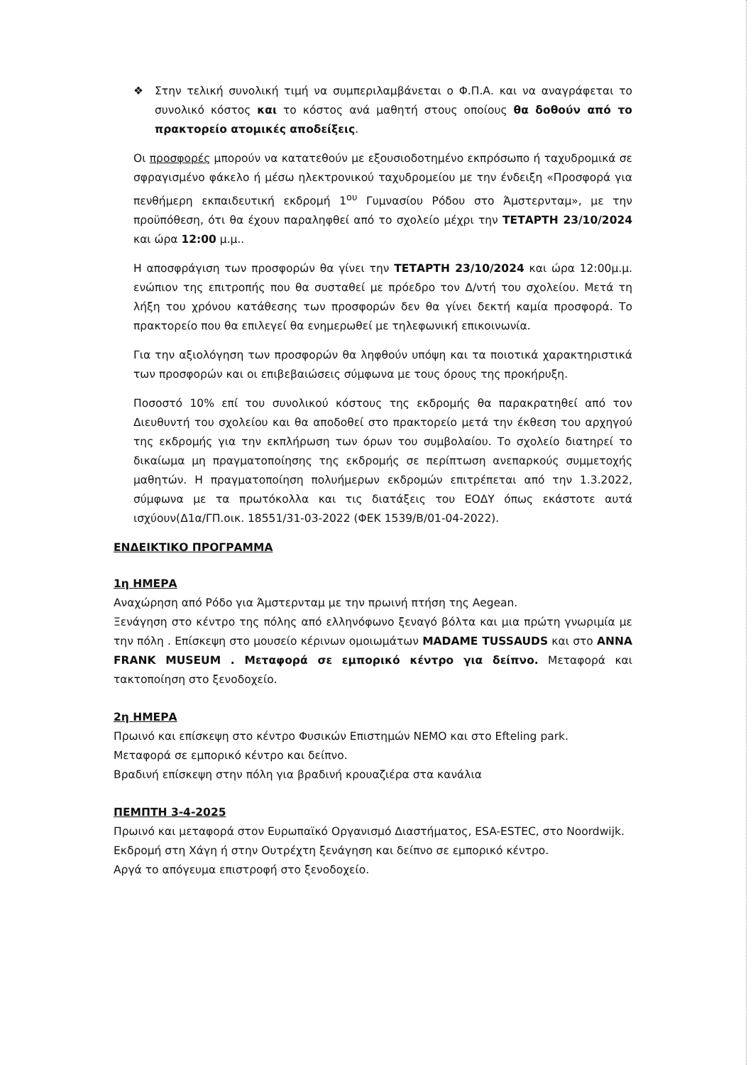❖ Στην τελική συνολική τιμή να συμπεριλαμβάνεται ο Φ.Π.Α. και να αναγράφεται το συνολικό κόστος και το κόστος ανά μαθητή στους οποίους θα δοθούν από το πρακτορείο ατομικές αποδείξεις.
Οι προσφορές μπορούν να κατατεθούν με εξουσιοδοτημένο εκπρόσωπο ή ταχυδρομικά σε σφραγισμένο φάκελο ή μέσω ηλεκτρονικού ταχυδρομείου με την ένδειξη «Προσφορά για πενθήμερη εκπαιδευτική εκδρομή 1<sup>ου</sup> Γυμνασίου Ρόδου στο Άμστερνταμ», με την προϋπόθεση, ότι θα έχουν παραληφθεί από το σχολείο μέχρι την ΤΕΤΑΡΤΗ 23/10/2024 και ώρα 12:00 μ.μ..
Η αποσφράγιση των προσφορών θα γίνει την ΤΕΤΑΡΤΗ 23/10/2024 και ώρα 12:00μ.μ. ενώπιον της επιτροπής που θα συσταθεί με πρόεδρο τον Δ/ντή του σχολείου. Μετά τη λήξη του χρόνου κατάθεσης των προσφορών δεν θα γίνει δεκτή καμία προσφορά. Το πρακτορείο που θα επιλεγεί θα ενημερωθεί με τηλεφωνική επικοινωνία.
Για την αξιολόγηση των προσφορών θα ληφθούν υπόψη και τα ποιοτικά χαρακτηριστικά των προσφορών και οι επιβεβαιώσεις σύμφωνα με τους όρους της προκήρυξη.
Ποσοστό 10% επί του συνολικού κόστους της εκδρομής θα παρακρατηθεί από τον Διευθυντή του σχολείου και θα αποδοθεί στο πρακτορείο μετά την έκθεση του αρχηγού της εκδρομής για την εκπλήρωση των όρων του συμβολαίου. Το σχολείο διατηρεί το δικαίωμα μη πραγματοποίησης της εκδρομής σε περίπτωση ανεπαρκούς συμμετοχής μαθητών. Η πραγματοποίηση πολυήμερων εκδρομών επιτρέπεται από την 1.3.2022, σύμφωνα με τα πρωτόκολλα και τις διατάξεις του ΕΟΔΥ όπως εκάστοτε αυτά ισχύουν(Δ1α/ΓΠ.οικ. 18551/31-03-2022 (ΦΕΚ 1539/Β/01-04-2022).
ΕΝΔΕΙΚΤΙΚΟ ΠΡΟΓΡΑΜΜΑ
1η ΗΜΕΡΑ
Αναχώρηση από Ρόδο για Άμστερνταμ με την πρωινή πτήση της Aegean.
Ξενάγηση στο κέντρο της πόλης από ελληνόφωνο ξεναγό βόλτα και μια πρώτη γνωριμία με την πόλη . Επίσκεψη στο μουσείο κέρινων ομοιωμάτων MADAME TUSSAUDS και στο ANNA FRANK MUSEUM . Μεταφορά σε εμπορικό κέντρο για δείπνο. Μεταφορά και τακτοποίηση στο ξενοδοχείο.
2η ΗΜΕΡΑ
Πρωινό και επίσκεψη στο κέντρο Φυσικών Επιστημών NEMO και στο Efteling park.
Μεταφορά σε εμπορικό κέντρο και δείπνο.
Βραδινή επίσκεψη στην πόλη για βραδινή κρουαζιέρα στα κανάλια
ΠΕΜΠΤΗ 3-4-2025
Πρωινό και μεταφορά στον Ευρωπαϊκό Οργανισμό Διαστήματος, ESA-ESTEC, στο Noordwijk.
Εκδρομή στη Χάγη ή στην Ουτρέχτη ξενάγηση και δείπνο σε εμπορικό κέντρο.
Αργά το απόγευμα επιστροφή στο ξενοδοχείο.